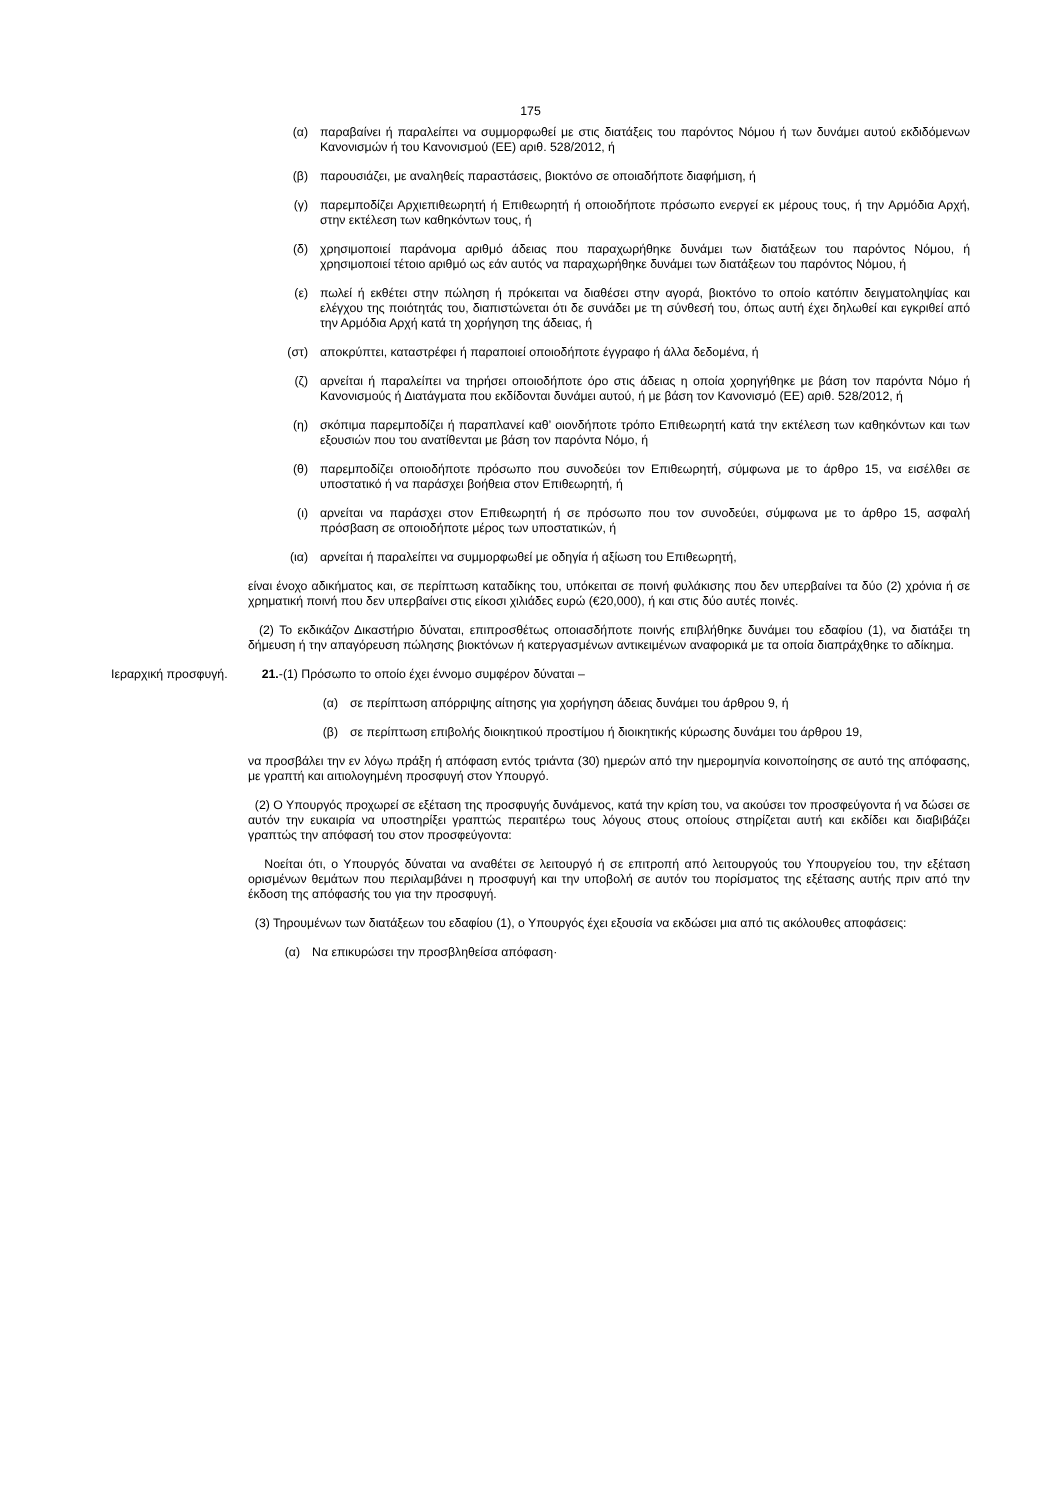175
(α) παραβαίνει ή παραλείπει να συμμορφωθεί με στις διατάξεις του παρόντος Νόμου ή των δυνάμει αυτού εκδιδόμενων Κανονισμών ή του Κανονισμού (ΕΕ) αριθ. 528/2012, ή
(β) παρουσιάζει, με αναληθείς παραστάσεις, βιοκτόνο σε οποιαδήποτε διαφήμιση, ή
(γ) παρεμποδίζει Αρχιεπιθεωρητή ή Επιθεωρητή ή οποιοδήποτε πρόσωπο ενεργεί εκ μέρους τους, ή την Αρμόδια Αρχή, στην εκτέλεση των καθηκόντων τους, ή
(δ) χρησιμοποιεί παράνομα αριθμό άδειας που παραχωρήθηκε δυνάμει των διατάξεων του παρόντος Νόμου, ή χρησιμοποιεί τέτοιο αριθμό ως εάν αυτός να παραχωρήθηκε δυνάμει των διατάξεων του παρόντος Νόμου, ή
(ε) πωλεί ή εκθέτει στην πώληση ή πρόκειται να διαθέσει στην αγορά, βιοκτόνο το οποίο κατόπιν δειγματοληψίας και ελέγχου της ποιότητάς του, διαπιστώνεται ότι δε συνάδει με τη σύνθεσή του, όπως αυτή έχει δηλωθεί και εγκριθεί από την Αρμόδια Αρχή κατά τη χορήγηση της άδειας, ή
(στ) αποκρύπτει, καταστρέφει ή παραποιεί οποιοδήποτε έγγραφο ή άλλα δεδομένα, ή
(ζ) αρνείται ή παραλείπει να τηρήσει οποιοδήποτε όρο στις άδειας η οποία χορηγήθηκε με βάση τον παρόντα Νόμο ή Κανονισμούς ή Διατάγματα που εκδίδονται δυνάμει αυτού, ή με βάση τον Κανονισμό (ΕΕ) αριθ. 528/2012, ή
(η) σκόπιμα παρεμποδίζει ή παραπλανεί καθ’ οιονδήποτε τρόπο Επιθεωρητή κατά την εκτέλεση των καθηκόντων και των εξουσιών που του ανατίθενται με βάση τον παρόντα Νόμο, ή
(θ) παρεμποδίζει οποιοδήποτε πρόσωπο που συνοδεύει τον Επιθεωρητή, σύμφωνα με το άρθρο 15, να εισέλθει σε υποστατικό ή να παράσχει βοήθεια στον Επιθεωρητή, ή
(ι) αρνείται να παράσχει στον Επιθεωρητή ή σε πρόσωπο που τον συνοδεύει, σύμφωνα με το άρθρο 15, ασφαλή πρόσβαση σε οποιοδήποτε μέρος των υποστατικών, ή
(ια) αρνείται ή παραλείπει να συμμορφωθεί με οδηγία ή αξίωση του Επιθεωρητή,
είναι ένοχο αδικήματος και, σε περίπτωση καταδίκης του, υπόκειται σε ποινή φυλάκισης που δεν υπερβαίνει τα δύο (2) χρόνια ή σε χρηματική ποινή που δεν υπερβαίνει στις είκοσι χιλιάδες ευρώ (€20,000), ή και στις δύο αυτές ποινές.
(2) Το εκδικάζον Δικαστήριο δύναται, επιπροσθέτως οποιασδήποτε ποινής επιβλήθηκε δυνάμει του εδαφίου (1), να διατάξει τη δήμευση ή την απαγόρευση πώλησης βιοκτόνων ή κατεργασμένων αντικειμένων αναφορικά με τα οποία διαπράχθηκε το αδίκημα.
Ιεραρχική προσφυγή.
21.-(1) Πρόσωπο το οποίο έχει έννομο συμφέρον δύναται –
(α) σε περίπτωση απόρριψης αίτησης για χορήγηση άδειας δυνάμει του άρθρου 9, ή
(β) σε περίπτωση επιβολής διοικητικού προστίμου ή διοικητικής κύρωσης δυνάμει του άρθρου 19,
να προσβάλει την εν λόγω πράξη ή απόφαση εντός τριάντα (30) ημερών από την ημερομηνία κοινοποίησης σε αυτό της απόφασης, με γραπτή και αιτιολογημένη προσφυγή στον Υπουργό.
(2) Ο Υπουργός προχωρεί σε εξέταση της προσφυγής δυνάμενος, κατά την κρίση του, να ακούσει τον προσφεύγοντα ή να δώσει σε αυτόν την ευκαιρία να υποστηρίξει γραπτώς περαιτέρω τους λόγους στους οποίους στηρίζεται αυτή και εκδίδει και διαβιβάζει γραπτώς την απόφασή του στον προσφεύγοντα:
Νοείται ότι, ο Υπουργός δύναται να αναθέτει σε λειτουργό ή σε επιτροπή από λειτουργούς του Υπουργείου του, την εξέταση ορισμένων θεμάτων που περιλαμβάνει η προσφυγή και την υποβολή σε αυτόν του πορίσματος της εξέτασης αυτής πριν από την έκδοση της απόφασής του για την προσφυγή.
(3) Τηρουμένων των διατάξεων του εδαφίου (1), ο Υπουργός έχει εξουσία να εκδώσει μια από τις ακόλουθες αποφάσεις:
(α) Να επικυρώσει την προσβληθείσα απόφαση·